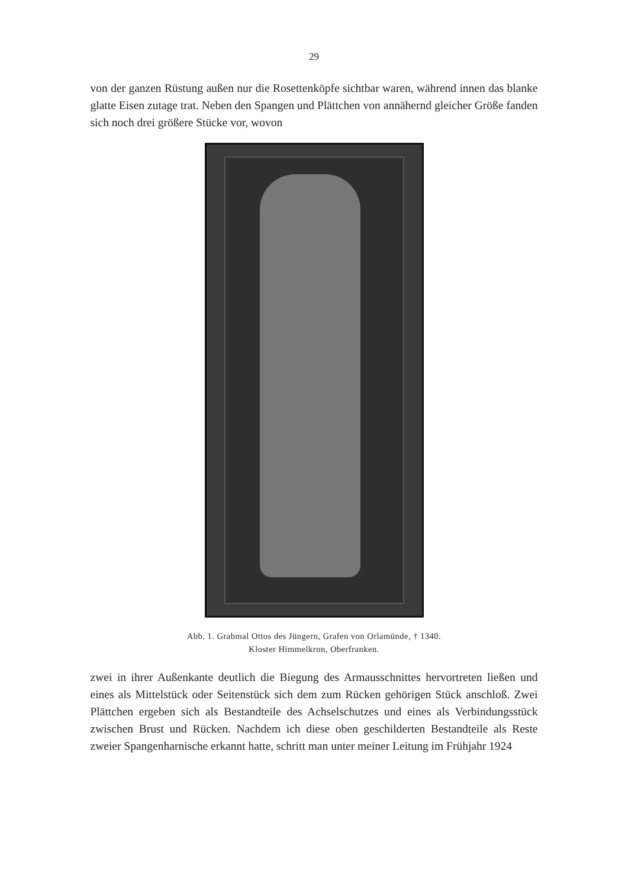29
von der ganzen Rüstung außen nur die Rosettenköpfe sichtbar waren, während innen das blanke glatte Eisen zutage trat. Neben den Spangen und Plättchen von annähernd gleicher Größe fanden sich noch drei größere Stücke vor, wovon
Abb. 1. Grabmal Ottos des Jüngern, Grafen von Orlamünde, † 1340.
Kloster Himmelkron, Oberfranken.
zwei in ihrer Außenkante deutlich die Biegung des Armausschnittes hervortreten ließen und eines als Mittelstück oder Seitenstück sich dem zum Rücken gehörigen Stück anschloß. Zwei Plättchen ergeben sich als Bestandteile des Achselschutzes und eines als Verbindungsstück zwischen Brust und Rücken. Nachdem ich diese oben geschilderten Bestandteile als Reste zweier Spangenharnische erkannt hatte, schritt man unter meiner Leitung im Frühjahr 1924